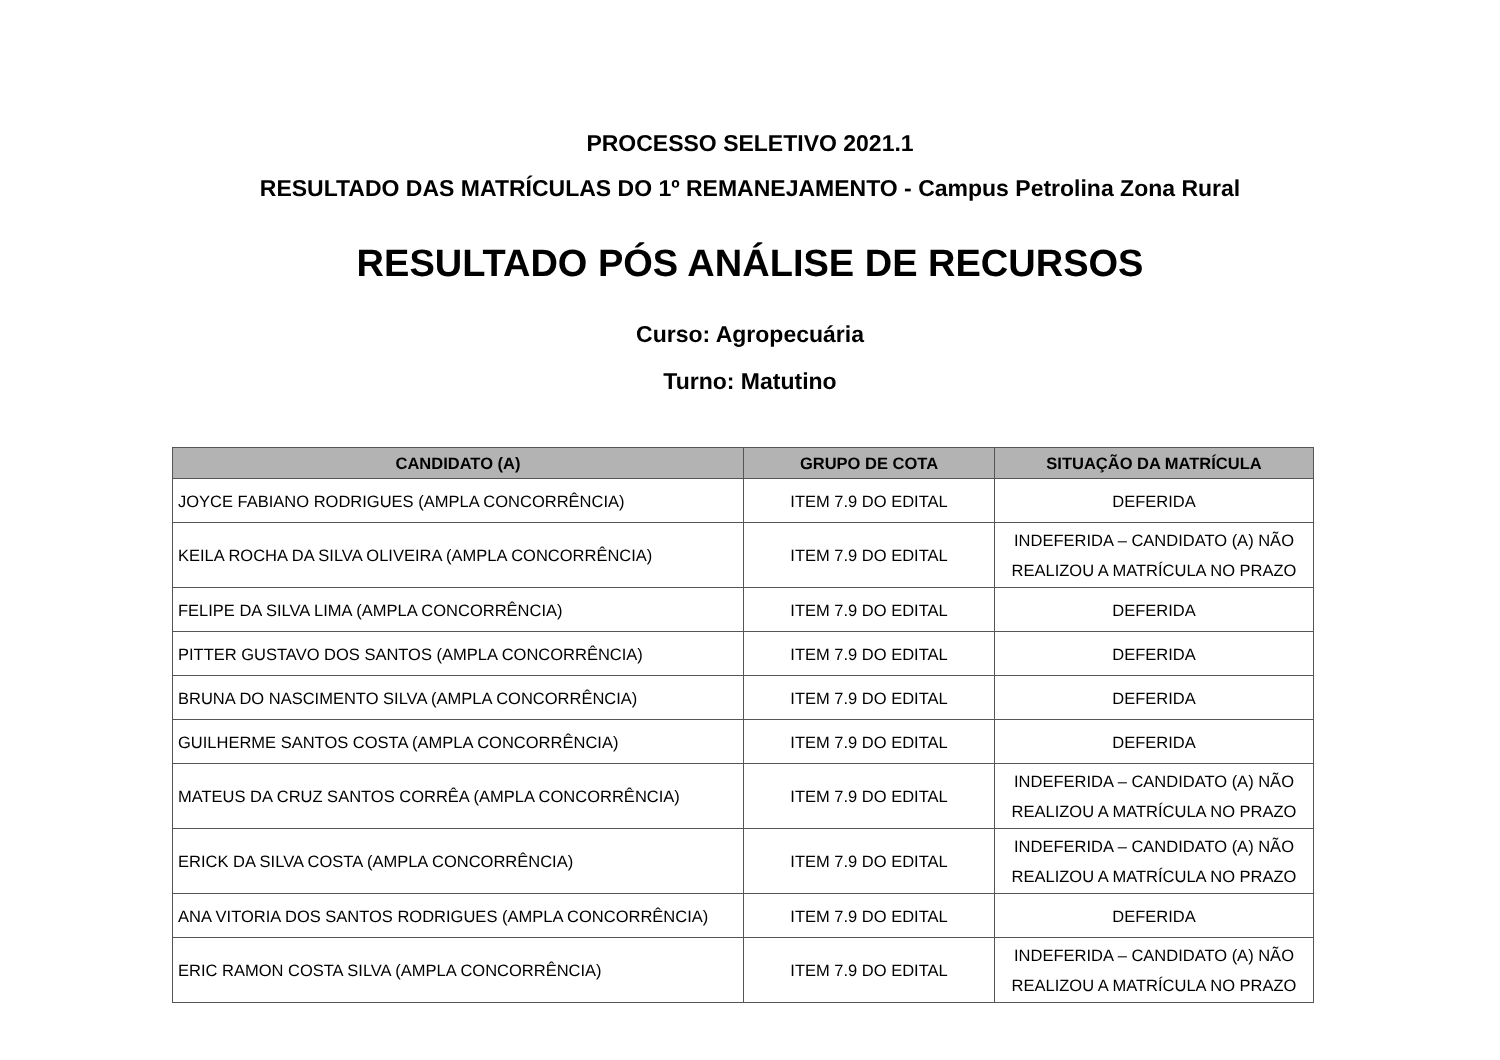PROCESSO SELETIVO 2021.1
RESULTADO DAS MATRÍCULAS DO 1º REMANEJAMENTO - Campus Petrolina Zona Rural
RESULTADO PÓS ANÁLISE DE RECURSOS
Curso: Agropecuária
Turno: Matutino
| CANDIDATO (A) | GRUPO DE COTA | SITUAÇÃO DA MATRÍCULA |
| --- | --- | --- |
| JOYCE FABIANO RODRIGUES (AMPLA CONCORRÊNCIA) | ITEM 7.9 DO EDITAL | DEFERIDA |
| KEILA ROCHA DA SILVA OLIVEIRA (AMPLA CONCORRÊNCIA) | ITEM 7.9 DO EDITAL | INDEFERIDA – CANDIDATO (A) NÃO REALIZOU A MATRÍCULA NO PRAZO |
| FELIPE DA SILVA LIMA (AMPLA CONCORRÊNCIA) | ITEM 7.9 DO EDITAL | DEFERIDA |
| PITTER GUSTAVO DOS SANTOS (AMPLA CONCORRÊNCIA) | ITEM 7.9 DO EDITAL | DEFERIDA |
| BRUNA DO NASCIMENTO SILVA (AMPLA CONCORRÊNCIA) | ITEM 7.9 DO EDITAL | DEFERIDA |
| GUILHERME SANTOS COSTA (AMPLA CONCORRÊNCIA) | ITEM 7.9 DO EDITAL | DEFERIDA |
| MATEUS DA CRUZ SANTOS CORRÊA (AMPLA CONCORRÊNCIA) | ITEM 7.9 DO EDITAL | INDEFERIDA – CANDIDATO (A) NÃO REALIZOU A MATRÍCULA NO PRAZO |
| ERICK DA SILVA COSTA (AMPLA CONCORRÊNCIA) | ITEM 7.9 DO EDITAL | INDEFERIDA – CANDIDATO (A) NÃO REALIZOU A MATRÍCULA NO PRAZO |
| ANA VITORIA DOS SANTOS RODRIGUES (AMPLA CONCORRÊNCIA) | ITEM 7.9 DO EDITAL | DEFERIDA |
| ERIC RAMON COSTA SILVA (AMPLA CONCORRÊNCIA) | ITEM 7.9 DO EDITAL | INDEFERIDA – CANDIDATO (A) NÃO REALIZOU A MATRÍCULA NO PRAZO |